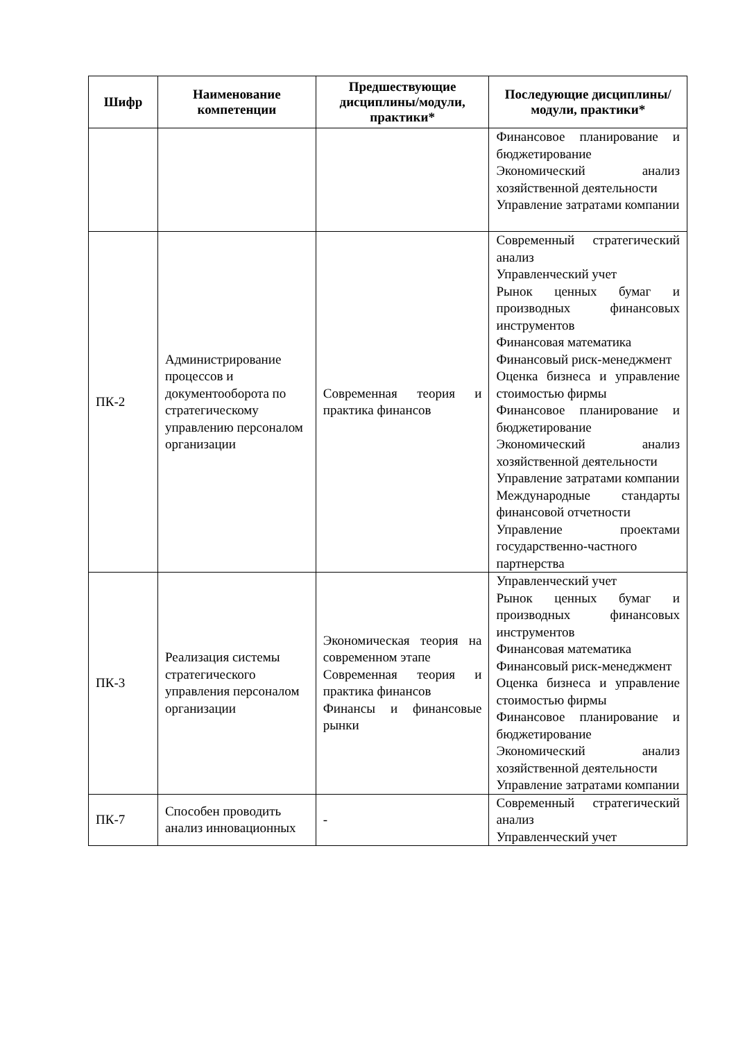| Шифр | Наименование компетенции | Предшествующие дисциплины/модули, практики* | Последующие дисциплины/модули, практики* |
| --- | --- | --- | --- |
| | | | Финансовое планирование и бюджетирование Экономический анализ хозяйственной деятельности Управление затратами компании |
| ПК-2 | Администрирование процессов и документооборота по стратегическому управлению персоналом организации | Современная теория и практика финансов | Современный стратегический анализ Управленческий учет Рынок ценных бумаг и производных финансовых инструментов Финансовая математика Финансовый риск-менеджмент Оценка бизнеса и управление стоимостью фирмы Финансовое планирование и бюджетирование Экономический анализ хозяйственной деятельности Управление затратами компании Международные стандарты финансовой отчетности Управление проектами государственно-частного партнерства |
| ПК-3 | Реализация системы стратегического управления персоналом организации | Экономическая теория на современном этапе Современная теория и практика финансов Финансы и финансовые рынки | Управленческий учет Рынок ценных бумаг и производных финансовых инструментов Финансовая математика Финансовый риск-менеджмент Оценка бизнеса и управление стоимостью фирмы Финансовое планирование и бюджетирование Экономический анализ хозяйственной деятельности Управление затратами компании |
| ПК-7 | Способен проводить анализ инновационных | - | Современный стратегический анализ Управленческий учет |